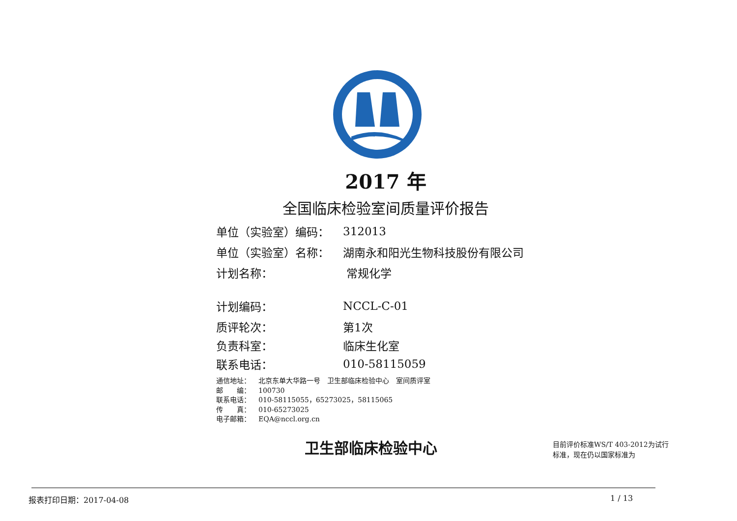2017 年
全国临床检验室间质量评价报告
单位（实验室）编码： 312013
单位（实验室）名称： 湖南永和阳光生物科技股份有限公司
计划名称： 常规化学
计划编码： NCCL-C-01
质评轮次： 第1次
负责科室： 临床生化室
联系电话： 010-58115059
通信地址： 北京东单大华路一号　卫生部临床检验中心　室间质评室
邮　　编： 100730
联系电话： 010-58115055，65273025，58115065
传　　真： 010-65273025
电子邮箱： EQA@nccl.org.cn
卫生部临床检验中心
目前评价标准WS/T 403-2012为试行标准，现在仍以国家标准为
报表打印日期：2017-04-08 1 / 13